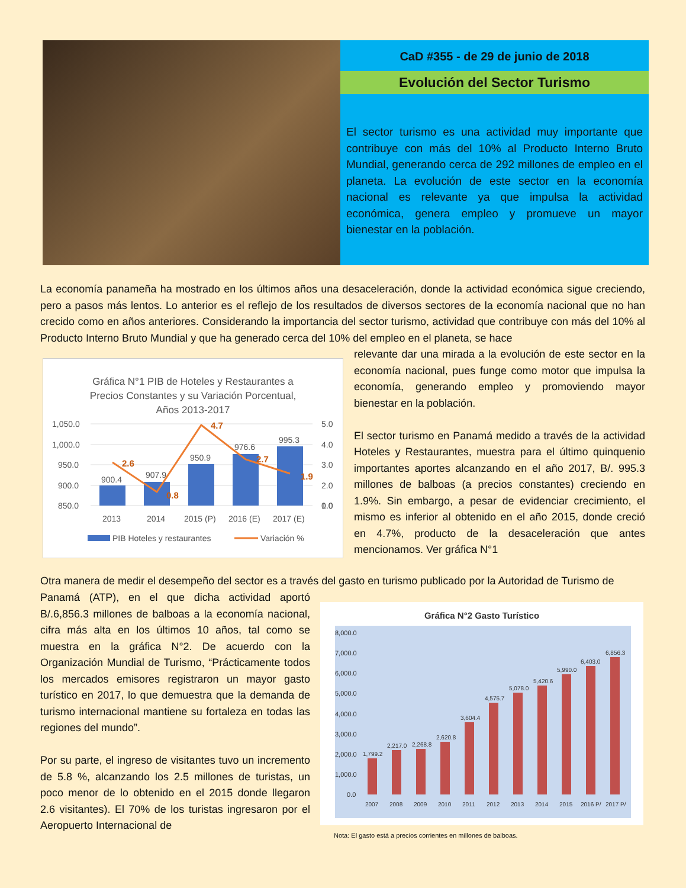CaD #355 - de 29 de junio de 2018
Evolución del Sector Turismo
El sector turismo es una actividad muy importante que contribuye con más del 10% al Producto Interno Bruto Mundial, generando cerca de 292 millones de empleo en el planeta. La evolución de este sector en la economía nacional es relevante ya que impulsa la actividad económica, genera empleo y promueve un mayor bienestar en la población.
La economía panameña ha mostrado en los últimos años una desaceleración, donde la actividad económica sigue creciendo, pero a pasos más lentos. Lo anterior es el reflejo de los resultados de diversos sectores de la economía nacional que no han crecido como en años anteriores. Considerando la importancia del sector turismo, actividad que contribuye con más del 10% al Producto Interno Bruto Mundial y que ha generado cerca del 10% del empleo en el planeta, se hace
relevante dar una mirada a la evolución de este sector en la economía nacional, pues funge como motor que impulsa la economía, generando empleo y promoviendo mayor bienestar en la población.
El sector turismo en Panamá medido a través de la actividad Hoteles y Restaurantes, muestra para el último quinquenio importantes aportes alcanzando en el año 2017, B/. 995.3 millones de balboas (a precios constantes) creciendo en 1.9%. Sin embargo, a pesar de evidenciar crecimiento, el mismo es inferior al obtenido en el año 2015, donde creció en 4.7%, producto de la desaceleración que antes mencionamos. Ver gráfica N°1
Gráfica N°1 PIB de Hoteles y Restaurantes a
Precios Constantes y su Variación Porcentual,
Años 2013-2017
1,050.0
1,000.0
950.0
900.0
850.0
5.0
4.0
3.0
2.0
1.0
0.0
900.4
907.9
950.9
976.6
995.3
2.6
0.8
4.7
2.7
1.9
2013
2014
2015 (P)
2016 (E)
2017 (E)
PIB Hoteles y restaurantes
Variación %
Otra manera de medir el desempeño del sector es a través del gasto en turismo publicado por la Autoridad de Turismo de
Panamá (ATP), en el que dicha actividad aportó B/.6,856.3 millones de balboas a la economía nacional, cifra más alta en los últimos 10 años, tal como se muestra en la gráfica N°2. De acuerdo con la Organización Mundial de Turismo, “Prácticamente todos los mercados emisores registraron un mayor gasto turístico en 2017, lo que demuestra que la demanda de turismo internacional mantiene su fortaleza en todas las regiones del mundo”.
Por su parte, el ingreso de visitantes tuvo un incremento de 5.8 %, alcanzando los 2.5 millones de turistas, un poco menor de lo obtenido en el 2015 donde llegaron 2.6 visitantes). El 70% de los turistas ingresaron por el Aeropuerto Internacional de
Gráfica N°2 Gasto Turístico
8,000.0
7,000.0
6,000.0
5,000.0
4,000.0
3,000.0
2,000.0
1,000.0
0.0
1,799.2
2,217.0
2,268.8
2,620.8
3,604.4
4,575.7
5,078.0
5,420.6
5,990.0
6,403.0
6,856.3
2007
2008
2009
2010
2011
2012
2013
2014
2015
2016 P/
2017 P/
Nota: El gasto está a precios corrientes en millones de balboas.